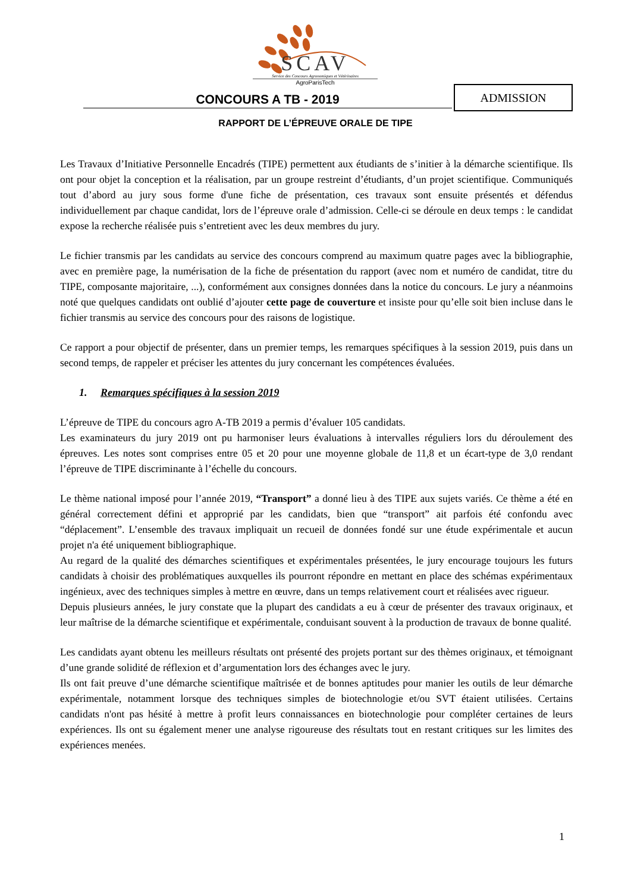SCAV
Service des Concours Agronomiques et Vétérinaires
AgroParisTech
CONCOURS A TB - 2019
ADMISSION
RAPPORT DE L’ÉPREUVE ORALE DE TIPE
Les Travaux d’Initiative Personnelle Encadrés (TIPE) permettent aux étudiants de s’initier à la démarche scientifique. Ils ont pour objet la conception et la réalisation, par un groupe restreint d’étudiants, d’un projet scientifique. Communiqués tout d’abord au jury sous forme d'une fiche de présentation, ces travaux sont ensuite présentés et défendus individuellement par chaque candidat, lors de l’épreuve orale d’admission. Celle-ci se déroule en deux temps : le candidat expose la recherche réalisée puis s’entretient avec les deux membres du jury.
Le fichier transmis par les candidats au service des concours comprend au maximum quatre pages avec la bibliographie, avec en première page, la numérisation de la fiche de présentation du rapport (avec nom et numéro de candidat, titre du TIPE, composante majoritaire, ...), conformément aux consignes données dans la notice du concours. Le jury a néanmoins noté que quelques candidats ont oublié d’ajouter cette page de couverture et insiste pour qu’elle soit bien incluse dans le fichier transmis au service des concours pour des raisons de logistique.
Ce rapport a pour objectif de présenter, dans un premier temps, les remarques spécifiques à la session 2019, puis dans un second temps, de rappeler et préciser les attentes du jury concernant les compétences évaluées.
1. Remarques spécifiques à la session 2019
L’épreuve de TIPE du concours agro A-TB 2019 a permis d’évaluer 105 candidats.
Les examinateurs du jury 2019 ont pu harmoniser leurs évaluations à intervalles réguliers lors du déroulement des épreuves. Les notes sont comprises entre 05 et 20 pour une moyenne globale de 11,8 et un écart-type de 3,0 rendant l’épreuve de TIPE discriminante à l’échelle du concours.
Le thème national imposé pour l’année 2019, “Transport” a donné lieu à des TIPE aux sujets variés. Ce thème a été en général correctement défini et approprié par les candidats, bien que “transport” ait parfois été confondu avec “déplacement”. L’ensemble des travaux impliquait un recueil de données fondé sur une étude expérimentale et aucun projet n'a été uniquement bibliographique.
Au regard de la qualité des démarches scientifiques et expérimentales présentées, le jury encourage toujours les futurs candidats à choisir des problématiques auxquelles ils pourront répondre en mettant en place des schémas expérimentaux ingénieux, avec des techniques simples à mettre en œuvre, dans un temps relativement court et réalisées avec rigueur.
Depuis plusieurs années, le jury constate que la plupart des candidats a eu à cœur de présenter des travaux originaux, et leur maîtrise de la démarche scientifique et expérimentale, conduisant souvent à la production de travaux de bonne qualité.
Les candidats ayant obtenu les meilleurs résultats ont présenté des projets portant sur des thèmes originaux, et témoignant d’une grande solidité de réflexion et d’argumentation lors des échanges avec le jury.
Ils ont fait preuve d’une démarche scientifique maîtrisée et de bonnes aptitudes pour manier les outils de leur démarche expérimentale, notamment lorsque des techniques simples de biotechnologie et/ou SVT étaient utilisées. Certains candidats n'ont pas hésité à mettre à profit leurs connaissances en biotechnologie pour compléter certaines de leurs expériences. Ils ont su également mener une analyse rigoureuse des résultats tout en restant critiques sur les limites des expériences menées.
1